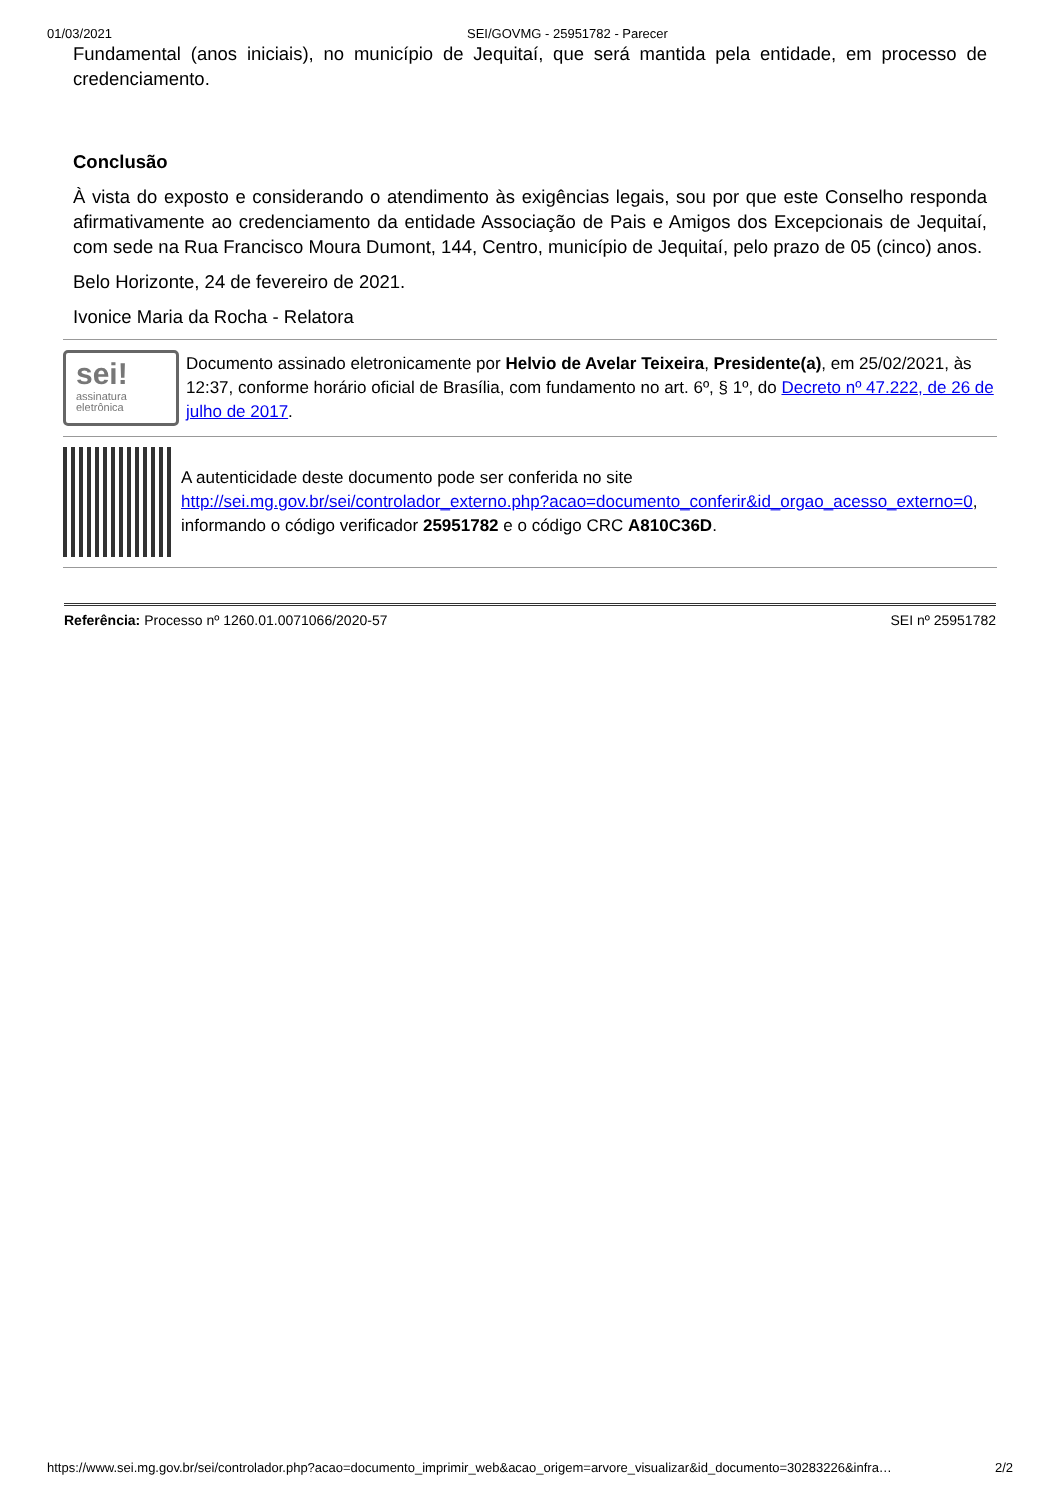01/03/2021 SEI/GOVMG - 25951782 - Parecer
Fundamental (anos iniciais), no município de Jequitaí, que será mantida pela entidade, em processo de credenciamento.
Conclusão
À vista do exposto e considerando o atendimento às exigências legais, sou por que este Conselho responda afirmativamente ao credenciamento da entidade Associação de Pais e Amigos dos Excepcionais de Jequitaí, com sede na Rua Francisco Moura Dumont, 144, Centro, município de Jequitaí, pelo prazo de 05 (cinco) anos.
Belo Horizonte, 24 de fevereiro de 2021.
Ivonice Maria da Rocha - Relatora
sei!
assinatura
eletrônica
Documento assinado eletronicamente por Helvio de Avelar Teixeira, Presidente(a), em 25/02/2021, às 12:37, conforme horário oficial de Brasília, com fundamento no art. 6º, § 1º, do Decreto nº 47.222, de 26 de julho de 2017.
A autenticidade deste documento pode ser conferida no site http://sei.mg.gov.br/sei/controlador_externo.php?acao=documento_conferir&id_orgao_acesso_externo=0, informando o código verificador 25951782 e o código CRC A810C36D.
Referência: Processo nº 1260.01.0071066/2020-57 SEI nº 25951782
https://www.sei.mg.gov.br/sei/controlador.php?acao=documento_imprimir_web&acao_origem=arvore_visualizar&id_documento=30283226&infra… 2/2